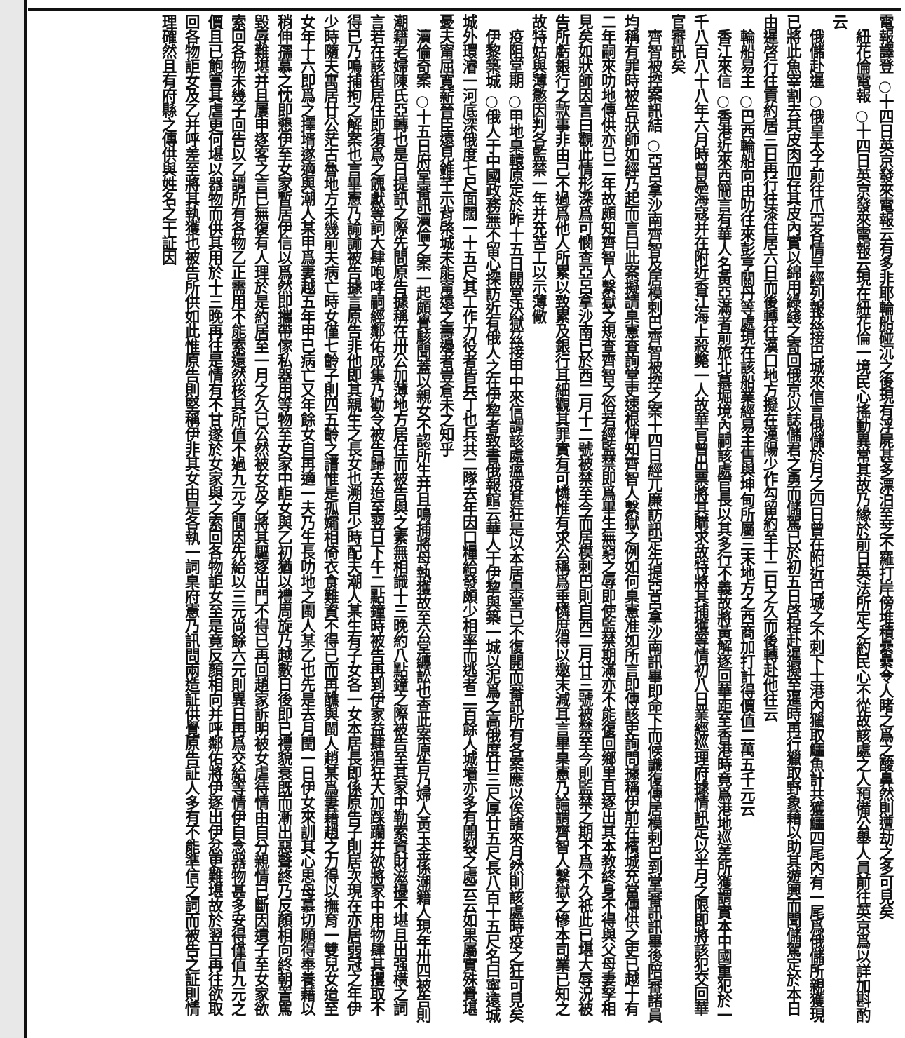電報譯登 ○十四日英京發來電報云有多非耶輪船碰沉之後現有浮屍甚多漂泊至芝不羅打岸傍堆積纍纍令人睹之爲之酸鼻然則遭劫之多可見矣
　紐花倫電報 ○十四日英京發來電報云現在紐花倫一境民心搖動異常其故乃緣於前日英法所定之約民心不從故該處之人預備公舉人員前往英京爲以詳加斟酌云
　俄儲赴暹 ○俄皇太子前往爪亞各情早經列報茲接巴城來信言俄儲於月之四日曾在附近巴城之不刺下士港內獵取鱷魚計共獲鱷四尾內有一尾爲俄儲所親獲現已將此魚宰割去其皮肉而存其皮內實以綿用綠綫之寄回俄京以誌儲君之勇而儲駕已於初五日啓程赴暹擬至暹時再行獵取野象藉以助其遊興而聞儲駕定於本日由暹啓行往貢約居三日再行往漆住居六日而後轉往漢口地方擬在漢陽少作勾留約至十二日之久而後轉赴他往云
　輪船易主 ○巴西輪船向由叻往來彭亨關丹等處現在該船業經易主售與坤甸所屬三末地方之西商加打計得價值二萬五千元云
　香江來信 ○香港近來西簡言有華人名黃亞滿者前旅北慕堀境內嗣該處官長以其多行不義故將黃解逐回華距至香港時竟爲港地巡差所獲謂實本中國重犯於一千八百八十八年六月時曾爲海寇并在附近香江海上殺斃一人故華官曾出票將其購求故特將其捕獲等情初八日業經巡理府據情訊定以半月之限即將該犯交回華官審訊矣
　齊智被控案訊結 ○亞呂拿沙南齊智及居模剌巴齊智被控之案十四日經兀廉訪訊定先提亞呂拿沙南訊畢即命下而候識復傳居模剌巴到堂審訊訊畢後陪審諸員均稱有罪時被告狀師如經乃起而言曰此案擬請臬憲查詢堂吏速根俾知齊智人繫獄之例如何臬憲准如所言即傳該吏詢問據稱伊前在檳城充當傳供之吏已越十有二年嗣來叻地傳供亦已二年故頗知齊智人繫獄之規查齊智之俗若經監禁即爲畢生無窮之辱即使監禁期滿亦不能復回鄉里且逐出其本教終身不得與父母妻孥相見矣如狀師因言曰觀此情形深爲可憫查亞呂拿沙南已於西二月十二號被禁至今而居模剌巴則自西二月廿三號被禁至今則監禁之期不爲不久祇此已堪大辱況被告所虧銀行之款事非由己不過爲他人所累以致累及銀行耳細觀其罪實有可憐惟有求公稱爲垂憐庶得以邀末減耳言畢臬憲乃論謂齊智人繫獄之慘本司業已知之故特姑與薄懲因判各監禁一年并充苦工以示薄儆
　疫阻堂期 ○甲地臬轅原定於昨十五日開堂決獄茲接甲中來信謂該處瘟疫甚狂是以本居臬堂已不復開而審訊所有各案應以俟諸來月然則該處時疫之狂可見矣
　伊黎築城 ○俄人于中國政務無不留心探訪近有俄人之在伊犂者致書俄報館云華人于伊犂與築一城以泥爲之高俄度廿三尺厚廿五尺長八百十五尺名曰寧遠城城外環濬一河底深俄度七尺面闊一十五尺其工作力役者皆兵丁也兵共二隊去年因口糧給發頗少相率而逃者二百餘人城墻亦多有開裂之處云云如果屬實殊覺堪憂夫甯屈寬薪晉臣遠見錐芊示背棨城未能甯遠之壽邊者豈倉未之知乎
　瀆倫奇案 ○十五日府堂審訊瀆倫之案一起頗覺駭聞蓋以親女不認所生并且鳴捕將母執獲故至公堂纏訟也查此案原告乃婦人黃玉金係潮籍人現年卅四被告則潮籍老婦陳氏亞轉也是日提訊之際先問原告據稱在卅公加薄地方居住而被告與之素無相識十三晚約八點鐘之際被告至其家中勒索資財滋擾不堪且出强橫之詞言若在該街居住即須爲之餽獻等詞大肆咆哮嗣經鄰佑成集乃勸令被告歸去迨至翌日下午二點鐘時被告再到伊家益肆猖狂大加踩躪并欲將家中用物肆其攫取不得已乃鳴捕拘之解案也言畢憲乃諭諭被告據言原告非他即其親生之長女也溯自少時配夫潮人某生有子女各一女本居長即係原告子則居次現在亦居弱冠之年伊少時隨夫寓居廿公茫古魯地方未幾前夫病亡時女僅七齡子則四五齡之譜惟是孤孀相倚衣食難資不得已而再醮與閩人趙某爲妻藉趙之力得以撫育一雙兒女迨至女年十六即爲之擇壻遂適與潮人某甲爲妻越五年甲已病亡又年餘女自再適一夫乃生長叻地之閩人某乙也先是去月閏一日伊女來訓其心思母慕切願得奉養藉以稍伸孺慕之忱即懇伊至女家暫居伊信以爲然即攜帶傢私器用等物至女家中詎女與乙初猶以禮周旋乃越數日後即已禮貌衰既而漸出惡聲終乃反顏相向終朝詈駡毀辱難堪并且屢申逐客之言已無復有人理於是約居至一月之久已公然被女及乙將其驅逐出門不得已再回趙家訴明被女虐待情由自分親情已斷因遺子至女家欲索回各物未幾子回告以乙謂所有各物乙正需用不能索還然核其所值不過九元之間因先給以三元尚餘六元則異日再爲交給等情伊自念器物甚多安得僅值九元之價且已飽嘗其虐更何堪以器物而供其用於十三晚再往是情有不甘遂於女家與之索回各物詎女至是竟反顏相向并呼鄰佑將伊逐出伊忿更難堪故於翌日再往欲取回各物詎女及乙并呼差至將其執獲也被告所供如此惟原告則堅稱伊非其女由是各執一詞臬府憲乃訊問兩造証供覺原告証人多有不能準信之詞而被告之証則情理確然且有府縣之傳供與姓名之干証因